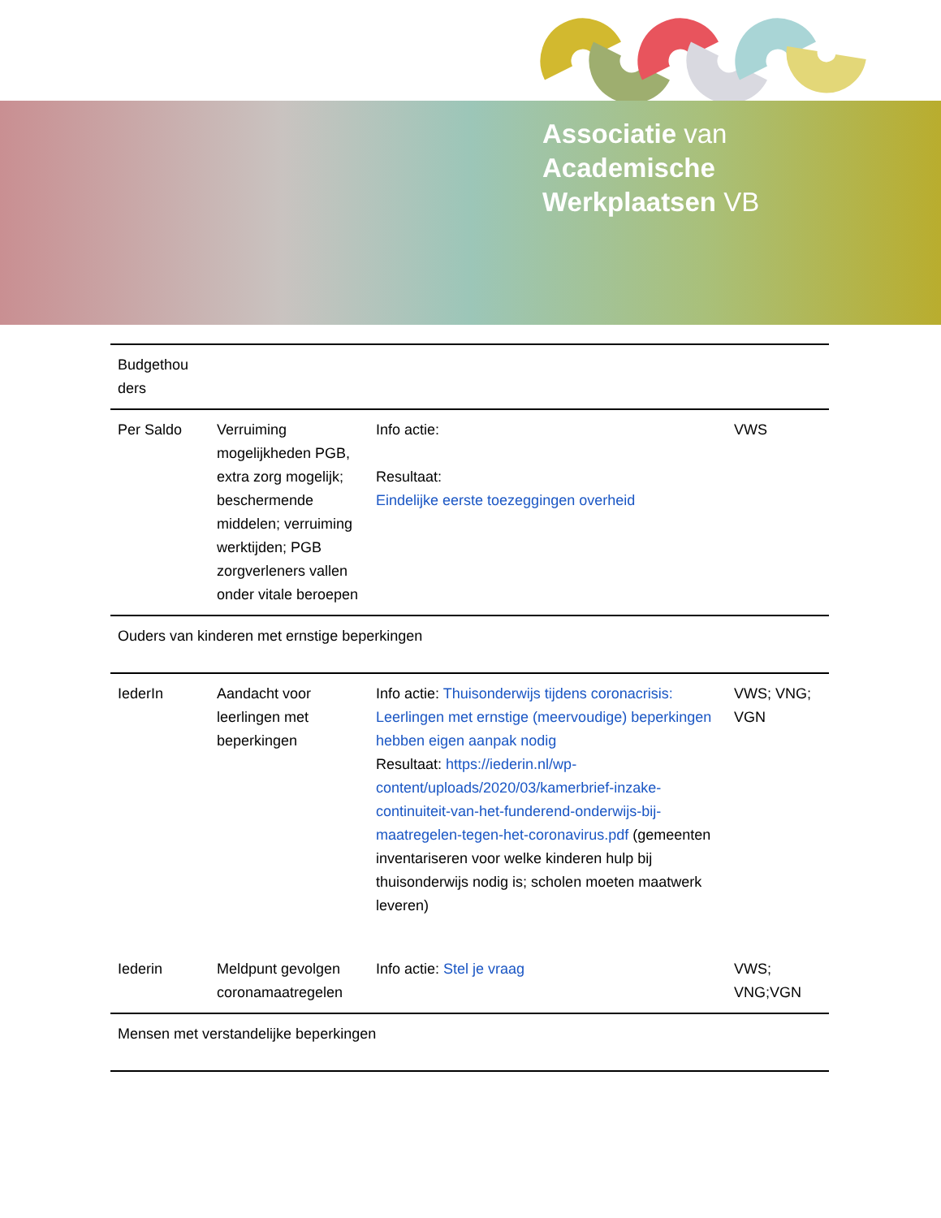Associatie van
Academische
Werkplaatsen VB
| Budgethou ders | | | |
| Per Saldo | Verruiming mogelijkheden PGB, extra zorg mogelijk; beschermende middelen; verruiming werktijden; PGB zorgverleners vallen onder vitale beroepen | Info actie: Resultaat: Eindelijke eerste toezeggingen overheid | VWS |
| Ouders van kinderen met ernstige beperkingen | | | |
| IederIn | Aandacht voor leerlingen met beperkingen | Info actie: Thuisonderwijs tijdens coronacrisis: Leerlingen met ernstige (meervoudige) beperkingen hebben eigen aanpak nodig Resultaat: https://iederin.nl/wp-content/uploads/2020/03/kamerbrief-inzake-continuiteit-van-het-funderend-onderwijs-bij-maatregelen-tegen-het-coronavirus.pdf (gemeenten inventariseren voor welke kinderen hulp bij thuisonderwijs nodig is; scholen moeten maatwerk leveren) | VWS; VNG; VGN |
| Iederin | Meldpunt gevolgen coronamaatregelen | Info actie: Stel je vraag | VWS; VNG;VGN |
| Mensen met verstandelijke beperkingen | | | |